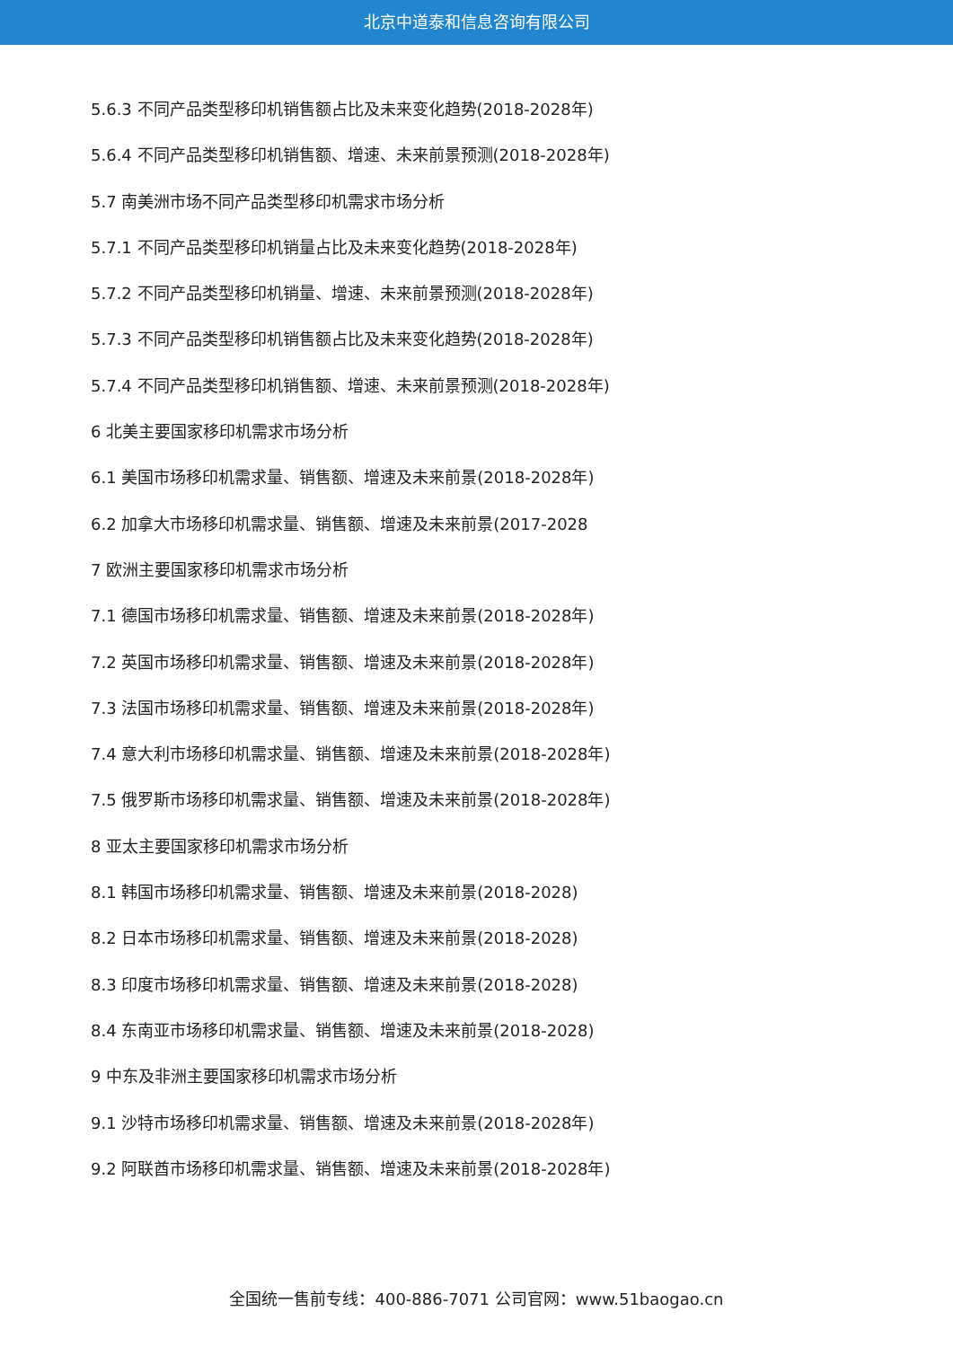北京中道泰和信息咨询有限公司
5.6.3 不同产品类型移印机销售额占比及未来变化趋势(2018-2028年)
5.6.4 不同产品类型移印机销售额、增速、未来前景预测(2018-2028年)
5.7 南美洲市场不同产品类型移印机需求市场分析
5.7.1 不同产品类型移印机销量占比及未来变化趋势(2018-2028年)
5.7.2 不同产品类型移印机销量、增速、未来前景预测(2018-2028年)
5.7.3 不同产品类型移印机销售额占比及未来变化趋势(2018-2028年)
5.7.4 不同产品类型移印机销售额、增速、未来前景预测(2018-2028年)
6 北美主要国家移印机需求市场分析
6.1 美国市场移印机需求量、销售额、增速及未来前景(2018-2028年)
6.2 加拿大市场移印机需求量、销售额、增速及未来前景(2017-2028
7 欧洲主要国家移印机需求市场分析
7.1 德国市场移印机需求量、销售额、增速及未来前景(2018-2028年)
7.2 英国市场移印机需求量、销售额、增速及未来前景(2018-2028年)
7.3 法国市场移印机需求量、销售额、增速及未来前景(2018-2028年)
7.4 意大利市场移印机需求量、销售额、增速及未来前景(2018-2028年)
7.5 俄罗斯市场移印机需求量、销售额、增速及未来前景(2018-2028年)
8 亚太主要国家移印机需求市场分析
8.1 韩国市场移印机需求量、销售额、增速及未来前景(2018-2028)
8.2 日本市场移印机需求量、销售额、增速及未来前景(2018-2028)
8.3 印度市场移印机需求量、销售额、增速及未来前景(2018-2028)
8.4 东南亚市场移印机需求量、销售额、增速及未来前景(2018-2028)
9 中东及非洲主要国家移印机需求市场分析
9.1 沙特市场移印机需求量、销售额、增速及未来前景(2018-2028年)
9.2 阿联酋市场移印机需求量、销售额、增速及未来前景(2018-2028年)
全国统一售前专线：400-886-7071 公司官网：www.51baogao.cn